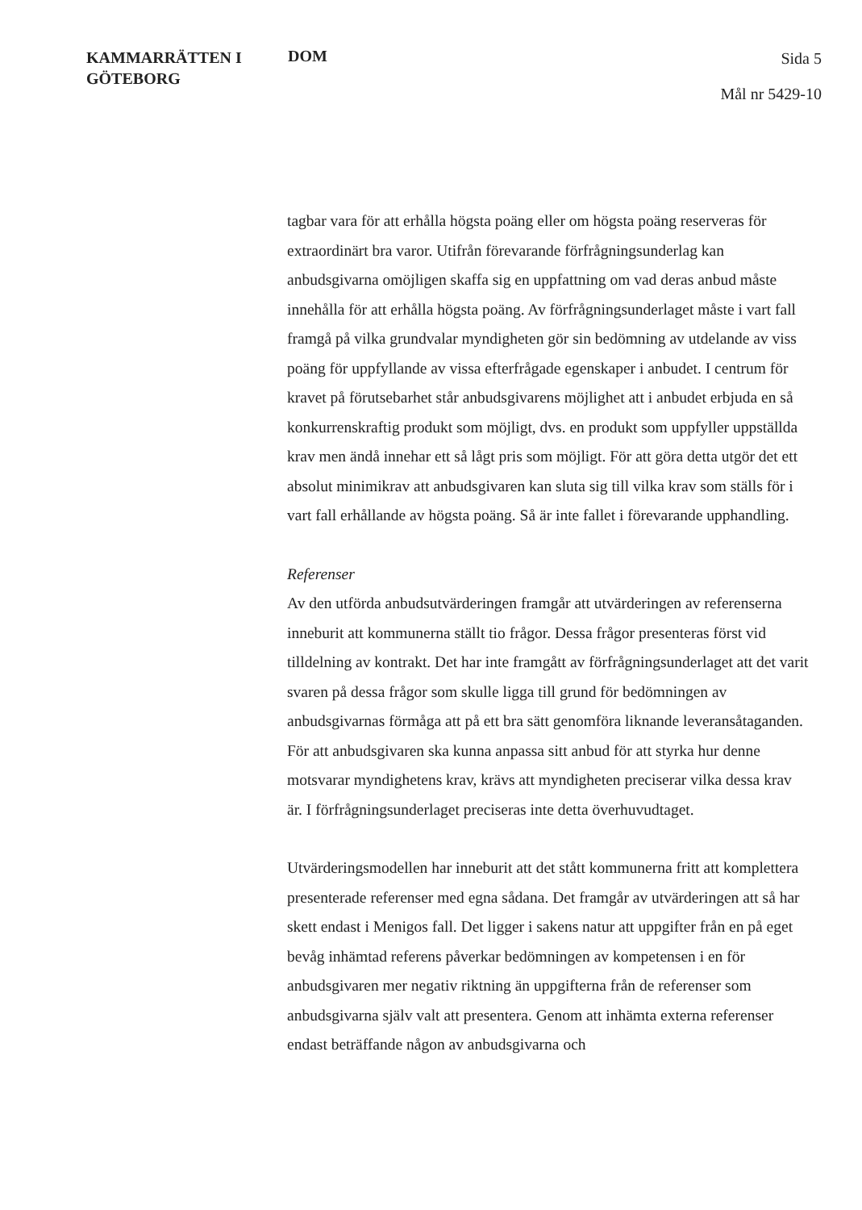KAMMARRÄTTEN I
GÖTEBORG
DOM
Sida 5
Mål nr 5429-10
tagbar vara för att erhålla högsta poäng eller om högsta poäng reserveras för extraordinärt bra varor. Utifrån förevarande förfrågningsunderlag kan anbudsgivarna omöjligen skaffa sig en uppfattning om vad deras anbud måste innehålla för att erhålla högsta poäng. Av förfrågningsunderlaget måste i vart fall framgå på vilka grundvalar myndigheten gör sin bedömning av utdelande av viss poäng för uppfyllande av vissa efterfrågade egenskaper i anbudet. I centrum för kravet på förutsebarhet står anbudsgivarens möjlighet att i anbudet erbjuda en så konkurrenskraftig produkt som möjligt, dvs. en produkt som uppfyller uppställda krav men ändå innehar ett så lågt pris som möjligt. För att göra detta utgör det ett absolut minimikrav att anbudsgivaren kan sluta sig till vilka krav som ställs för i vart fall erhållande av högsta poäng. Så är inte fallet i förevarande upphandling.
Referenser
Av den utförda anbudsutvärderingen framgår att utvärderingen av referenserna inneburit att kommunerna ställt tio frågor. Dessa frågor presenteras först vid tilldelning av kontrakt. Det har inte framgått av förfrågningsunderlaget att det varit svaren på dessa frågor som skulle ligga till grund för bedömningen av anbudsgivarnas förmåga att på ett bra sätt genomföra liknande leveransåtaganden. För att anbudsgivaren ska kunna anpassa sitt anbud för att styrka hur denne motsvarar myndighetens krav, krävs att myndigheten preciserar vilka dessa krav är. I förfrågningsunderlaget preciseras inte detta överhuvudtaget.
Utvärderingsmodellen har inneburit att det stått kommunerna fritt att komplettera presenterade referenser med egna sådana. Det framgår av utvärderingen att så har skett endast i Menigos fall. Det ligger i sakens natur att uppgifter från en på eget bevåg inhämtad referens påverkar bedömningen av kompetensen i en för anbudsgivaren mer negativ riktning än uppgifterna från de referenser som anbudsgivarna själv valt att presentera. Genom att inhämta externa referenser endast beträffande någon av anbudsgivarna och